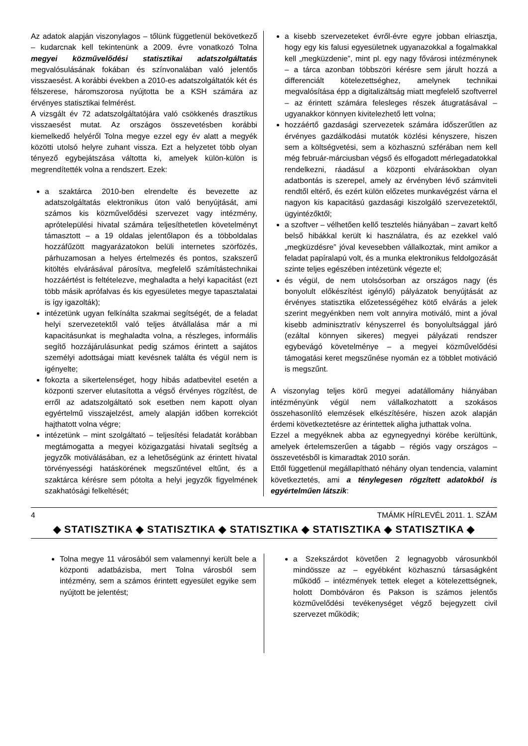Az adatok alapján viszonylagos – tőlünk függetlenül bekövetkező – kudarcnak kell tekintenünk a 2009. évre vonatkozó Tolna megyei közművelődési statisztikai adatszolgáltatás megvalósulásának fokában és színvonalában való jelentős visszaesést. A korábbi években a 2010-es adatszolgáltatók két és félszerese, háromszorosa nyújtotta be a KSH számára az érvényes statisztikai felmérést.
A vizsgált év 72 adatszolgáltatójára való csökkenés drasztikus visszaesést mutat. Az országos összevetésben korábbi kiemelkedő helyéről Tolna megye ezzel egy év alatt a megyék közötti utolsó helyre zuhant vissza. Ezt a helyzetet több olyan tényező egybejátszása váltotta ki, amelyek külön-külön is megrendítették volna a rendszert. Ezek:
a szaktárca 2010-ben elrendelte és bevezette az adatszolgáltatás elektronikus úton való benyújtását, ami számos kis közművelődési szervezet vagy intézmény, aprótelepülési hivatal számára teljesíthetetlen követelményt támasztott – a 19 oldalas jelentőlapon és a többoldalas hozzáfűzött magyarázatokon belüli internetes szörfözés, párhuzamosan a helyes értelmezés és pontos, szakszerű kitöltés elvárásával párosítva, megfelelő számítástechnikai hozzáértést is feltételezve, meghaladta a helyi kapacitást (ezt több másik aprófalvas és kis egyesületes megye tapasztalatai is így igazolták);
intézetünk ugyan felkínálta szakmai segítségét, de a feladat helyi szervezetektől való teljes átvállalása már a mi kapacitásunkat is meghaladta volna, a részleges, informális segítő hozzájárulásunkat pedig számos érintett a sajátos személyi adottságai miatt kevésnek találta és végül nem is igényelte;
fokozta a sikertelenséget, hogy hibás adatbevitel esetén a központi szerver elutasította a végső érvényes rögzítést, de erről az adatszolgáltató sok esetben nem kapott olyan egyértelmű visszajelzést, amely alapján időben korrekciót hajthatott volna végre;
intézetünk – mint szolgáltató – teljesítési feladatát korábban megtámogatta a megyei közigazgatási hivatali segítség a jegyzők motiválásában, ez a lehetőségünk az érintett hivatal törvényességi hatáskörének megszűntével eltűnt, és a szaktárca kérésre sem pótolta a helyi jegyzők figyelmének szakhatósági felkeltését;
a kisebb szervezeteket évről-évre egyre jobban elriasztja, hogy egy kis falusi egyesületnek ugyanazokkal a fogalmakkal kell „megküzdenie”, mint pl. egy nagy fővárosi intézménynek – a tárca azonban többszöri kérésre sem járult hozzá a differenciált kötelezettséghez, amelynek technikai megvalósítása épp a digitalizáltság miatt megfelelő szoftverrel – az érintett számára felesleges részek átugratásával – ugyanakkor könnyen kivitelezhető lett volna;
hozzáértő gazdasági szervezetek számára időszerűtlen az érvényes gazdálkodási mutatók közlési kényszere, hiszen sem a költségvetési, sem a közhasznú szférában nem kell még február-márciusban végső és elfogadott mérlegadatokkal rendelkezni, ráadásul a központi elvárásokban olyan adatbontás is szerepel, amely az érvényben lévő számviteli rendtől eltérő, és ezért külön előzetes munkavégzést várna el nagyon kis kapacitású gazdasági kiszolgáló szervezetektől, ügyintézőktől;
a szoftver – vélhetően kellő tesztelés hiányában – zavart keltő belső hibákkal került ki használatra, és az ezekkel való „megküzdésre” jóval kevesebben vállalkoztak, mint amikor a feladat papíralapú volt, és a munka elektronikus feldolgozását szinte teljes egészében intézetünk végezte el;
és végül, de nem utolsósorban az országos nagy (és bonyolult előkészítést igénylő) pályázatok benyújtását az érvényes statisztika előzetességéhez kötő elvárás a jelek szerint megyénkben nem volt annyira motiváló, mint a jóval kisebb adminisztratív kényszerrel és bonyolultsággal járó (ezáltal könnyen sikeres) megyei pályázati rendszer egybevágó követelménye – a megyei közművelődési támogatási keret megszűnése nyomán ez a többlet motiváció is megszűnt.
A viszonylag teljes körű megyei adatállomány hiányában intézményünk végül nem vállalkozhatott a szokásos összehasonlító elemzések elkészítésére, hiszen azok alapján érdemi következtetésre az érintettek aligha juthattak volna.
Ezzel a megyéknek abba az egynegyednyi körébe kerültünk, amelyek értelemszerűen a tágabb – régiós vagy országos – összevetésből is kimaradtak 2010 során.
Ettől függetlenül megállapítható néhány olyan tendencia, valamint következtetés, ami a ténylegesen rögzített adatokból is egyértelműen látszik:
4 TMÁMK HÍRLEVÉL 2011. 1. SZÁM
◆ STATISZTIKA ◆ STATISZTIKA ◆ STATISZTIKA ◆ STATISZTIKA ◆ STATISZTIKA ◆
Tolna megye 11 városából sem valamennyi került bele a központi adatbázisba, mert Tolna városból sem intézmény, sem a számos érintett egyesület egyike sem nyújtott be jelentést;
a Szekszárdot követően 2 legnagyobb városunkból mindössze az – egyébként közhasznú társaságként működő – intézmények tettek eleget a kötelezettségnek, holott Dombóváron és Pakson is számos jelentős közművelődési tevékenységet végző bejegyzett civil szervezet működik;